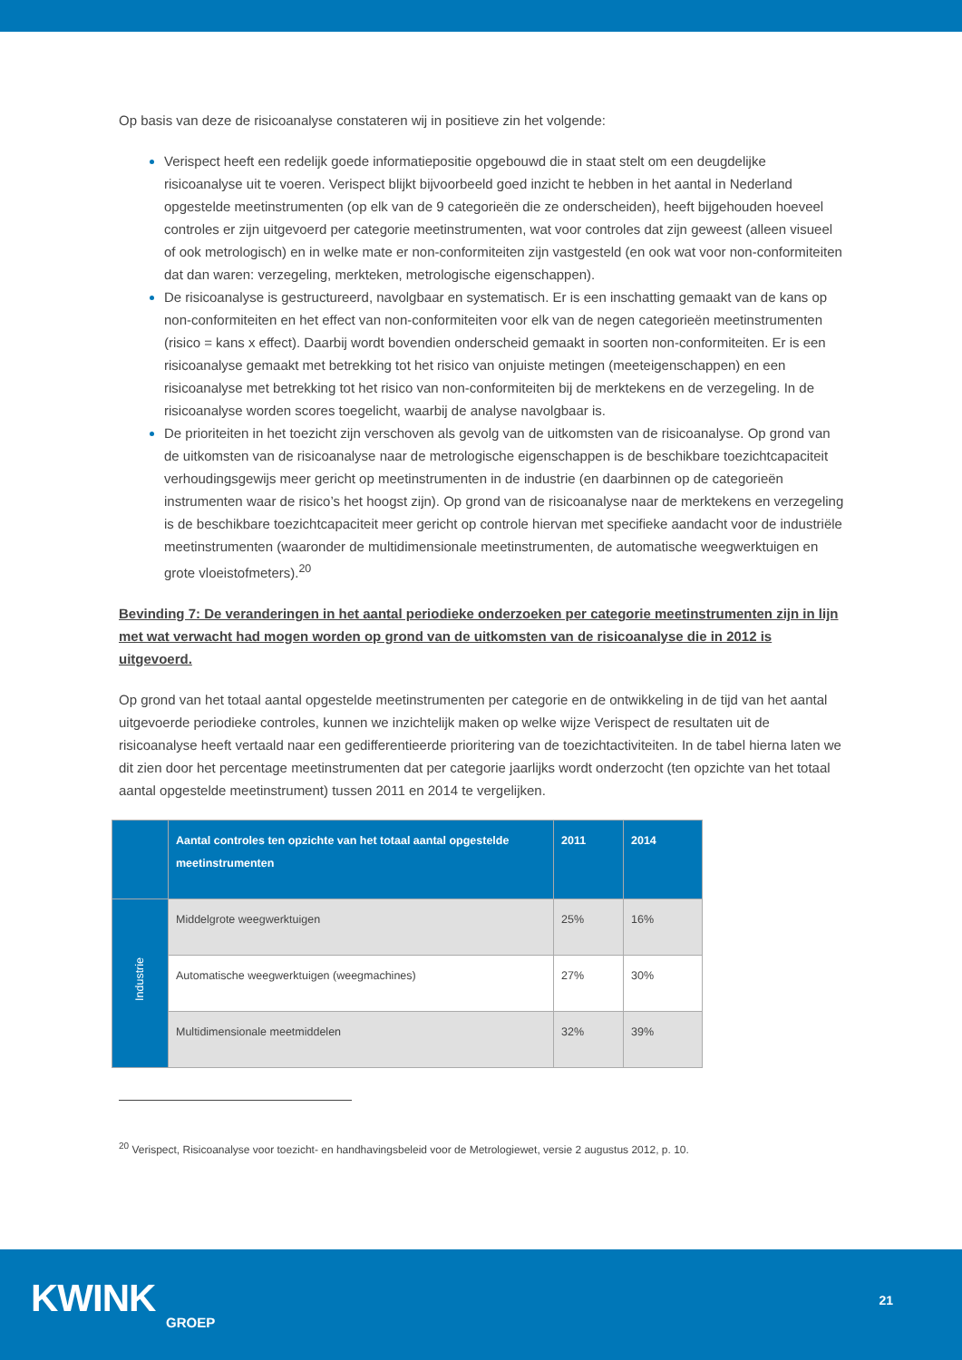Op basis van deze de risicoanalyse constateren wij in positieve zin het volgende:
Verispect heeft een redelijk goede informatiepositie opgebouwd die in staat stelt om een deugdelijke risicoanalyse uit te voeren. Verispect blijkt bijvoorbeeld goed inzicht te hebben in het aantal in Nederland opgestelde meetinstrumenten (op elk van de 9 categorieën die ze onderscheiden), heeft bijgehouden hoeveel controles er zijn uitgevoerd per categorie meetinstrumenten, wat voor controles dat zijn geweest (alleen visueel of ook metrologisch) en in welke mate er non-conformiteiten zijn vastgesteld (en ook wat voor non-conformiteiten dat dan waren: verzegeling, merkteken, metrologische eigenschappen).
De risicoanalyse is gestructureerd, navolgbaar en systematisch. Er is een inschatting gemaakt van de kans op non-conformiteiten en het effect van non-conformiteiten voor elk van de negen categorieën meetinstrumenten (risico = kans x effect). Daarbij wordt bovendien onderscheid gemaakt in soorten non-conformiteiten. Er is een risicoanalyse gemaakt met betrekking tot het risico van onjuiste metingen (meeteigenschappen) en een risicoanalyse met betrekking tot het risico van non-conformiteiten bij de merktekens en de verzegeling. In de risicoanalyse worden scores toegelicht, waarbij de analyse navolgbaar is.
De prioriteiten in het toezicht zijn verschoven als gevolg van de uitkomsten van de risicoanalyse. Op grond van de uitkomsten van de risicoanalyse naar de metrologische eigenschappen is de beschikbare toezichtcapaciteit verhoudingsgewijs meer gericht op meetinstrumenten in de industrie (en daarbinnen op de categorieën instrumenten waar de risico’s het hoogst zijn). Op grond van de risicoanalyse naar de merktekens en verzegeling is de beschikbare toezichtcapaciteit meer gericht op controle hiervan met specifieke aandacht voor de industriële meetinstrumenten (waaronder de multidimensionale meetinstrumenten, de automatische weegwerktuigen en grote vloeistofmeters).<sup>20</sup>
Bevinding 7: De veranderingen in het aantal periodieke onderzoeken per categorie meetinstrumenten zijn in lijn met wat verwacht had mogen worden op grond van de uitkomsten van de risicoanalyse die in 2012 is uitgevoerd.
Op grond van het totaal aantal opgestelde meetinstrumenten per categorie en de ontwikkeling in de tijd van het aantal uitgevoerde periodieke controles, kunnen we inzichtelijk maken op welke wijze Verispect de resultaten uit de risicoanalyse heeft vertaald naar een gedifferentieerde prioritering van de toezichtactiviteiten. In de tabel hierna laten we dit zien door het percentage meetinstrumenten dat per categorie jaarlijks wordt onderzocht (ten opzichte van het totaal aantal opgestelde meetinstrument) tussen 2011 en 2014 te vergelijken.
| | Aantal controles ten opzichte van het totaal aantal opgestelde meetinstrumenten | 2011 | 2014 |
| --- | --- | --- | --- |
| Industrie | Middelgrote weegwerktuigen | 25% | 16% |
| | Automatische weegwerktuigen (weegmachines) | 27% | 30% |
| | Multidimensionale meetmiddelen | 32% | 39% |
<sup>20</sup> Verispect, Risicoanalyse voor toezicht- en handhavingsbeleid voor de Metrologiewet, versie 2 augustus 2012, p. 10.
KWINK
GROEP
21